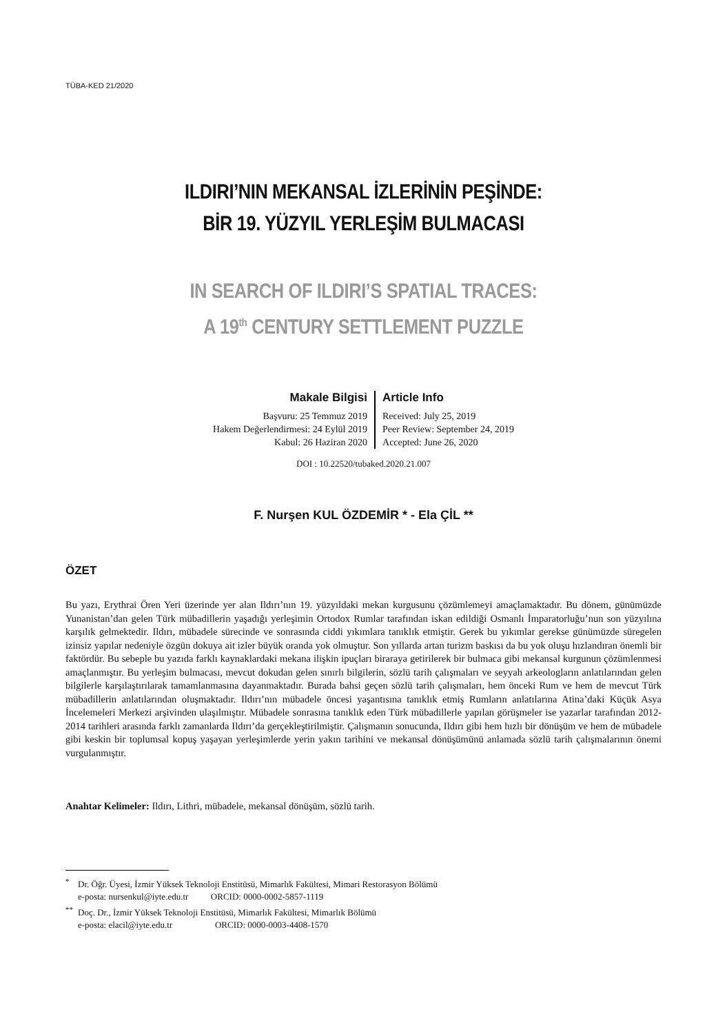TÜBA-KED 21/2020
ILDIRI’NIN MEKANSAL İZLERİNİN PEŞİNDE:
BİR 19. YÜZYIL YERLEŞİM BULMACASI
IN SEARCH OF ILDIRI’S SPATIAL TRACES:
A 19<sup>th</sup> CENTURY SETTLEMENT PUZZLE
Makale Bilgisi
Başvuru: 25 Temmuz 2019
Hakem Değerlendirmesi: 24 Eylül 2019
Kabul: 26 Haziran 2020
Article Info
Received: July 25, 2019
Peer Review: September 24, 2019
Accepted: June 26, 2020
DOI : 10.22520/tubaked.2020.21.007
F. Nurşen KUL ÖZDEMİR * - Ela ÇİL **
ÖZET
Bu yazı, Erythrai Ören Yeri üzerinde yer alan Ildırı’nın 19. yüzyıldaki mekan kurgusunu çözümlemeyi amaçlamaktadır. Bu dönem, günümüzde Yunanistan’dan gelen Türk mübadillerin yaşadığı yerleşimin Ortodox Rumlar tarafından iskan edildiği Osmanlı İmparatorluğu’nun son yüzyılına karşılık gelmektedir. Ildırı, mübadele sürecinde ve sonrasında ciddi yıkımlara tanıklık etmiştir. Gerek bu yıkımlar gerekse günümüzde süregelen izinsiz yapılar nedeniyle özgün dokuya ait izler büyük oranda yok olmuştur. Son yıllarda artan turizm baskısı da bu yok oluşu hızlandıran önemli bir faktördür. Bu sebeple bu yazıda farklı kaynaklardaki mekana ilişkin ipuçları biraraya getirilerek bir bulmaca gibi mekansal kurgunun çözümlenmesi amaçlanmıştır. Bu yerleşim bulmacası, mevcut dokudan gelen sınırlı bilgilerin, sözlü tarih çalışmaları ve seyyah arkeologların anlatılarından gelen bilgilerle karşılaştırılarak tamamlanmasına dayanmaktadır. Burada bahsi geçen sözlü tarih çalışmaları, hem önceki Rum ve hem de mevcut Türk mübadillerin anlatılarından oluşmaktadır. Ildırı’nın mübadele öncesi yaşantısına tanıklık etmiş Rumların anlatılarına Atina’daki Küçük Asya İncelemeleri Merkezi arşivinden ulaşılmıştır. Mübadele sonrasına tanıklık eden Türk mübadillerle yapılan görüşmeler ise yazarlar tarafından 2012-2014 tarihleri arasında farklı zamanlarda Ildırı’da gerçekleştirilmiştir. Çalışmanın sonucunda, Ildırı gibi hem hızlı bir dönüşüm ve hem de mübadele gibi keskin bir toplumsal kopuş yaşayan yerleşimlerde yerin yakın tarihini ve mekansal dönüşümünü anlamada sözlü tarih çalışmalarının önemi vurgulanmıştır.
Anahtar Kelimeler: Ildırı, Lithri, mübadele, mekansal dönüşüm, sözlü tarih.
<sup>*</sup> Dr. Öğr. Üyesi, İzmir Yüksek Teknoloji Enstitüsü, Mimarlık Fakültesi, Mimari Restorasyon Bölümü
e-posta: nursenkul@iyte.edu.tr ORCID: 0000-0002-5857-1119
<sup>**</sup> Doç. Dr., İzmir Yüksek Teknoloji Enstitüsü, Mimarlık Fakültesi, Mimarlık Bölümü
e-posta: elacil@iyte.edu.tr ORCID: 0000-0003-4408-1570